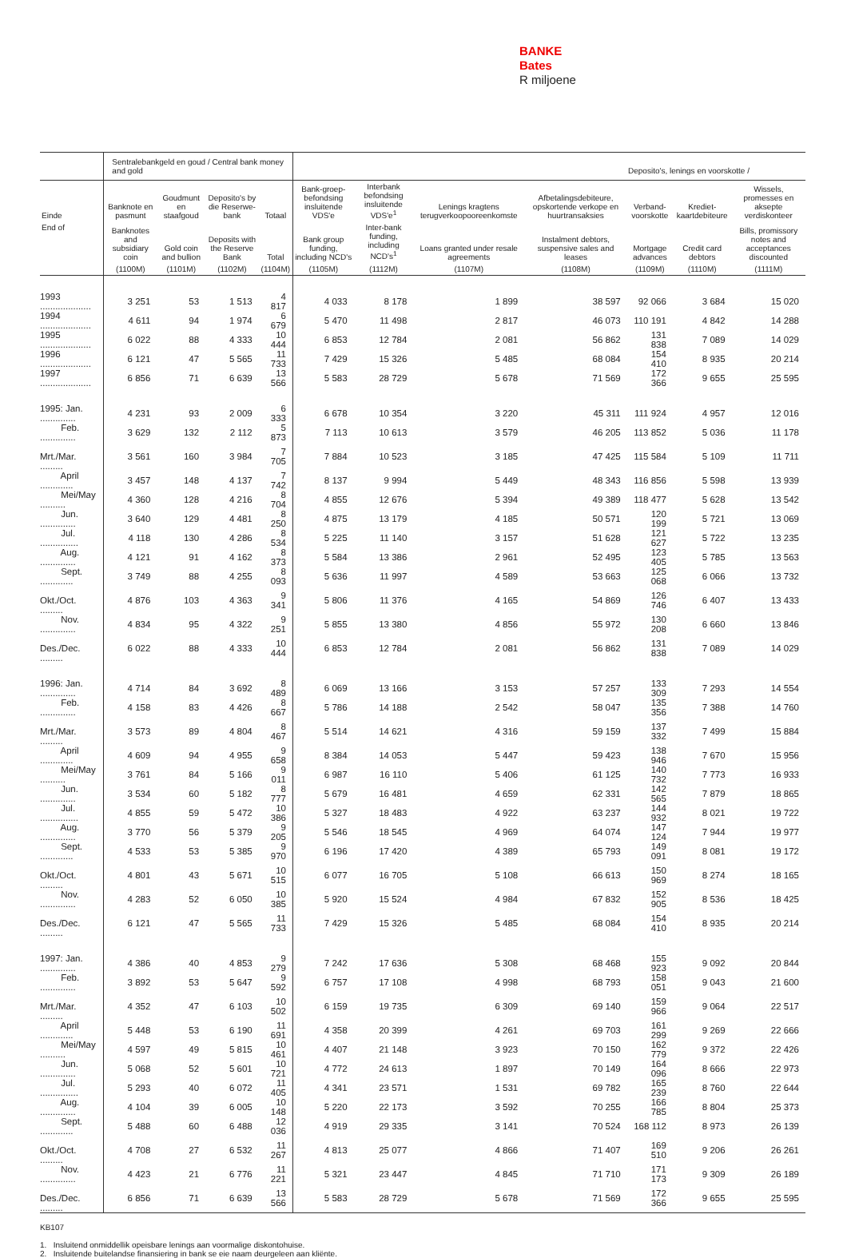BANKE
Bates
R miljoene
| | Sentralebankgeld en goud / Central bank money and gold | | | | Deposito's, lenings en voorskotte / | | | | | | |
| --- | --- | --- | --- | --- | --- | --- | --- | --- | --- | --- | --- |
| Einde | Banknote en pasmunt | Goudmunt en staafgoud | Deposito's by die Reserwe-bank | Totaal | Bank-groep-befondsing insluitende VDS'e | Interbank befondsing insluitende VDS'e<sup>1</sup> | Lenings kragtens terugverkoopooreenkomste | Afbetalingsdebiteure, opskortende verkope en huurtransaksies | Verband-voorskotte | Krediet-kaartdebiteure | Wissels, promesses en aksepte verdiskonteer |
| End of | Banknotes and subsidiary coin | Gold coin and bullion | Deposits with the Reserve Bank | Total | Bank group funding, including NCD's | Inter-bank funding, including NCD's<sup>1</sup> | Loans granted under resale agreements | Instalment debtors, suspensive sales and leases | Mortgage advances | Credit card debtors | Bills, promissory notes and acceptances discounted |
| | (1100M) | (1101M) | (1102M) | (1104M) | (1105M) | (1112M) | (1107M) | (1108M) | (1109M) | (1110M) | (1111M) |
| 1993 .................... | 3 251 | 53 | 1 513 | 4 817 | 4 033 | 8 178 | 1 899 | 38 597 | 92 066 | 3 684 | 15 020 |
| 1994 .................... | 4 611 | 94 | 1 974 | 6 679 | 5 470 | 11 498 | 2 817 | 46 073 | 110 191 | 4 842 | 14 288 |
| 1995 .................... | 6 022 | 88 | 4 333 | 10 444 | 6 853 | 12 784 | 2 081 | 56 862 | 131 838 | 7 089 | 14 029 |
| 1996 .................... | 6 121 | 47 | 5 565 | 11 733 | 7 429 | 15 326 | 5 485 | 68 084 | 154 410 | 8 935 | 20 214 |
| 1997 .................... | 6 856 | 71 | 6 639 | 13 566 | 5 583 | 28 729 | 5 678 | 71 569 | 172 366 | 9 655 | 25 595 |
| 1995: Jan. .............. | 4 231 | 93 | 2 009 | 6 333 | 6 678 | 10 354 | 3 220 | 45 311 | 111 924 | 4 957 | 12 016 |
| Feb. .............. | 3 629 | 132 | 2 112 | 5 873 | 7 113 | 10 613 | 3 579 | 46 205 | 113 852 | 5 036 | 11 178 |
| Mrt./Mar. ......... | 3 561 | 160 | 3 984 | 7 705 | 7 884 | 10 523 | 3 185 | 47 425 | 115 584 | 5 109 | 11 711 |
| April ............. | 3 457 | 148 | 4 137 | 7 742 | 8 137 | 9 994 | 5 449 | 48 343 | 116 856 | 5 598 | 13 939 |
| Mei/May .......... | 4 360 | 128 | 4 216 | 8 704 | 4 855 | 12 676 | 5 394 | 49 389 | 118 477 | 5 628 | 13 542 |
| Jun. .............. | 3 640 | 129 | 4 481 | 8 250 | 4 875 | 13 179 | 4 185 | 50 571 | 120 199 | 5 721 | 13 069 |
| Jul. ............... | 4 118 | 130 | 4 286 | 8 534 | 5 225 | 11 140 | 3 157 | 51 628 | 121 627 | 5 722 | 13 235 |
| Aug. .............. | 4 121 | 91 | 4 162 | 8 373 | 5 584 | 13 386 | 2 961 | 52 495 | 123 405 | 5 785 | 13 563 |
| Sept. ............. | 3 749 | 88 | 4 255 | 8 093 | 5 636 | 11 997 | 4 589 | 53 663 | 125 068 | 6 066 | 13 732 |
| Okt./Oct. ......... | 4 876 | 103 | 4 363 | 9 341 | 5 806 | 11 376 | 4 165 | 54 869 | 126 746 | 6 407 | 13 433 |
| Nov. .............. | 4 834 | 95 | 4 322 | 9 251 | 5 855 | 13 380 | 4 856 | 55 972 | 130 208 | 6 660 | 13 846 |
| Des./Dec. ......... | 6 022 | 88 | 4 333 | 10 444 | 6 853 | 12 784 | 2 081 | 56 862 | 131 838 | 7 089 | 14 029 |
| 1996: Jan. .............. | 4 714 | 84 | 3 692 | 8 489 | 6 069 | 13 166 | 3 153 | 57 257 | 133 309 | 7 293 | 14 554 |
| Feb. .............. | 4 158 | 83 | 4 426 | 8 667 | 5 786 | 14 188 | 2 542 | 58 047 | 135 356 | 7 388 | 14 760 |
| Mrt./Mar. ......... | 3 573 | 89 | 4 804 | 8 467 | 5 514 | 14 621 | 4 316 | 59 159 | 137 332 | 7 499 | 15 884 |
| April ............. | 4 609 | 94 | 4 955 | 9 658 | 8 384 | 14 053 | 5 447 | 59 423 | 138 946 | 7 670 | 15 956 |
| Mei/May .......... | 3 761 | 84 | 5 166 | 9 011 | 6 987 | 16 110 | 5 406 | 61 125 | 140 732 | 7 773 | 16 933 |
| Jun. .............. | 3 534 | 60 | 5 182 | 8 777 | 5 679 | 16 481 | 4 659 | 62 331 | 142 565 | 7 879 | 18 865 |
| Jul. ............... | 4 855 | 59 | 5 472 | 10 386 | 5 327 | 18 483 | 4 922 | 63 237 | 144 932 | 8 021 | 19 722 |
| Aug. .............. | 3 770 | 56 | 5 379 | 9 205 | 5 546 | 18 545 | 4 969 | 64 074 | 147 124 | 7 944 | 19 977 |
| Sept. ............. | 4 533 | 53 | 5 385 | 9 970 | 6 196 | 17 420 | 4 389 | 65 793 | 149 091 | 8 081 | 19 172 |
| Okt./Oct. ......... | 4 801 | 43 | 5 671 | 10 515 | 6 077 | 16 705 | 5 108 | 66 613 | 150 969 | 8 274 | 18 165 |
| Nov. .............. | 4 283 | 52 | 6 050 | 10 385 | 5 920 | 15 524 | 4 984 | 67 832 | 152 905 | 8 536 | 18 425 |
| Des./Dec. ......... | 6 121 | 47 | 5 565 | 11 733 | 7 429 | 15 326 | 5 485 | 68 084 | 154 410 | 8 935 | 20 214 |
| 1997: Jan. .............. | 4 386 | 40 | 4 853 | 9 279 | 7 242 | 17 636 | 5 308 | 68 468 | 155 923 | 9 092 | 20 844 |
| Feb. .............. | 3 892 | 53 | 5 647 | 9 592 | 6 757 | 17 108 | 4 998 | 68 793 | 158 051 | 9 043 | 21 600 |
| Mrt./Mar. ......... | 4 352 | 47 | 6 103 | 10 502 | 6 159 | 19 735 | 6 309 | 69 140 | 159 966 | 9 064 | 22 517 |
| April ............. | 5 448 | 53 | 6 190 | 11 691 | 4 358 | 20 399 | 4 261 | 69 703 | 161 299 | 9 269 | 22 666 |
| Mei/May .......... | 4 597 | 49 | 5 815 | 10 461 | 4 407 | 21 148 | 3 923 | 70 150 | 162 779 | 9 372 | 22 426 |
| Jun. .............. | 5 068 | 52 | 5 601 | 10 721 | 4 772 | 24 613 | 1 897 | 70 149 | 164 096 | 8 666 | 22 973 |
| Jul. ............... | 5 293 | 40 | 6 072 | 11 405 | 4 341 | 23 571 | 1 531 | 69 782 | 165 239 | 8 760 | 22 644 |
| Aug. .............. | 4 104 | 39 | 6 005 | 10 148 | 5 220 | 22 173 | 3 592 | 70 255 | 166 785 | 8 804 | 25 373 |
| Sept. ............. | 5 488 | 60 | 6 488 | 12 036 | 4 919 | 29 335 | 3 141 | 70 524 | 168 112 | 8 973 | 26 139 |
| Okt./Oct. ......... | 4 708 | 27 | 6 532 | 11 267 | 4 813 | 25 077 | 4 866 | 71 407 | 169 510 | 9 206 | 26 261 |
| Nov. .............. | 4 423 | 21 | 6 776 | 11 221 | 5 321 | 23 447 | 4 845 | 71 710 | 171 173 | 9 309 | 26 189 |
| Des./Dec. ......... | 6 856 | 71 | 6 639 | 13 566 | 5 583 | 28 729 | 5 678 | 71 569 | 172 366 | 9 655 | 25 595 |
KB107
1. Insluitend onmiddellik opeisbare lenings aan voormalige diskontohuise.
2. Insluitende buitelandse finansiering in bank se eie naam deurgeleen aan kliënte.